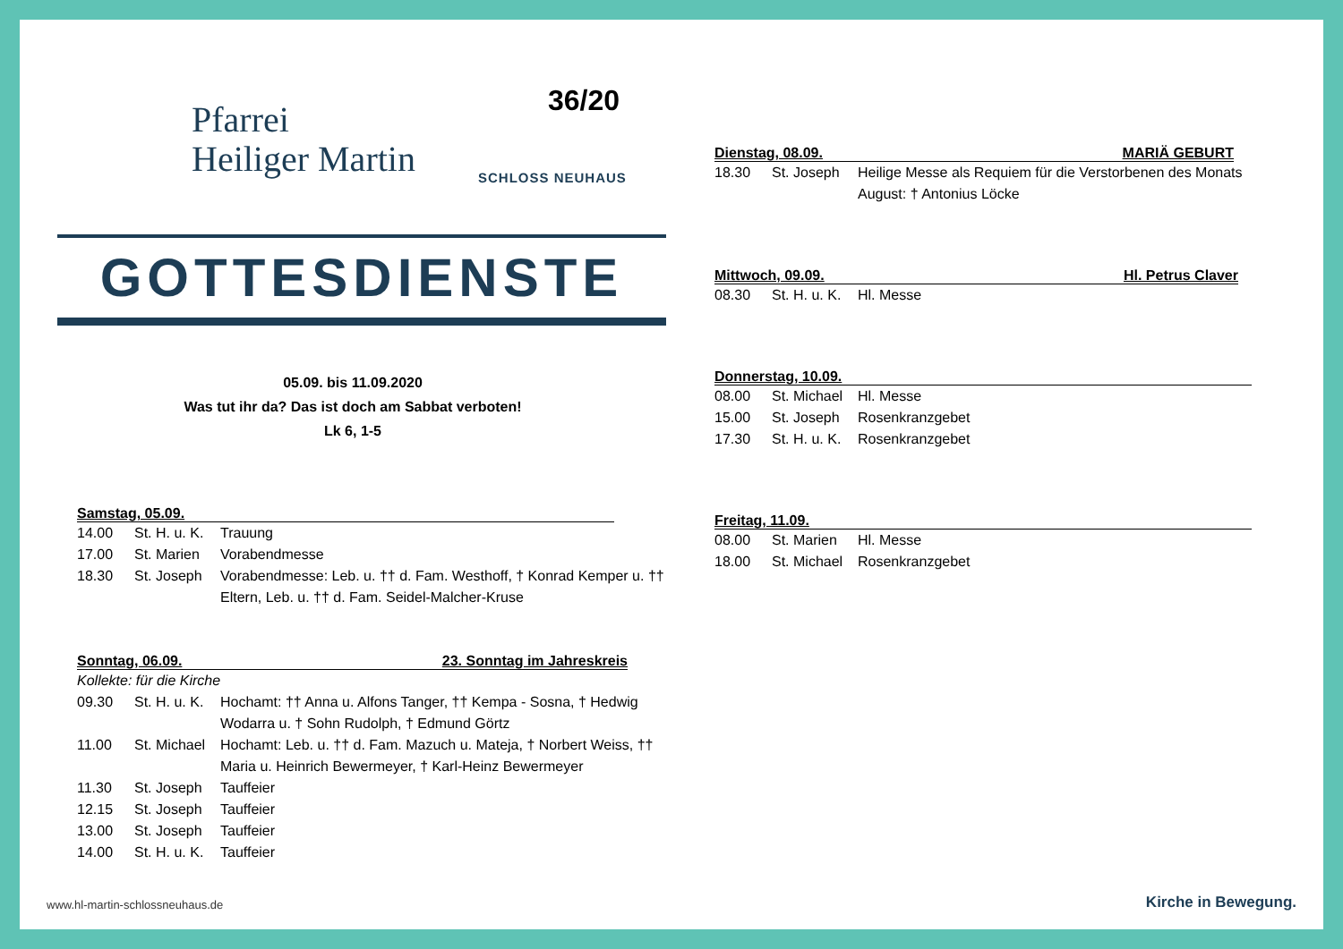Pfarrei
Heiliger Martin
SCHLOSS NEUHAUS
36/20
GOTTESDIENSTE
05.09. bis 11.09.2020
Was tut ihr da? Das ist doch am Sabbat verboten!
Lk 6, 1-5
Samstag, 05.09.
14.00 St. H. u. K. Trauung
17.00 St. Marien Vorabendmesse
18.30 St. Joseph Vorabendmesse: Leb. u. †† d. Fam. Westhoff, † Konrad Kemper u. †† Eltern, Leb. u. †† d. Fam. Seidel-Malcher-Kruse
Sonntag, 06.09. 23. Sonntag im Jahreskreis
Kollekte: für die Kirche
09.30 St. H. u. K. Hochamt: †† Anna u. Alfons Tanger, †† Kempa - Sosna, † Hedwig Wodarra u. † Sohn Rudolph, † Edmund Görtz
11.00 St. Michael Hochamt: Leb. u. †† d. Fam. Mazuch u. Mateja, † Norbert Weiss, †† Maria u. Heinrich Bewermeyer, † Karl-Heinz Bewermeyer
11.30 St. Joseph Tauffeier
12.15 St. Joseph Tauffeier
13.00 St. Joseph Tauffeier
14.00 St. H. u. K. Tauffeier
Dienstag, 08.09. MARIÄ GEBURT
18.30 St. Joseph Heilige Messe als Requiem für die Verstorbenen des Monats August: † Antonius Löcke
Mittwoch, 09.09. Hl. Petrus Claver
08.30 St. H. u. K. Hl. Messe
Donnerstag, 10.09.
08.00 St. Michael Hl. Messe
15.00 St. Joseph Rosenkranzgebet
17.30 St. H. u. K. Rosenkranzgebet
Freitag, 11.09.
08.00 St. Marien Hl. Messe
18.00 St. Michael Rosenkranzgebet
www.hl-martin-schlossneuhaus.de
Kirche in Bewegung.